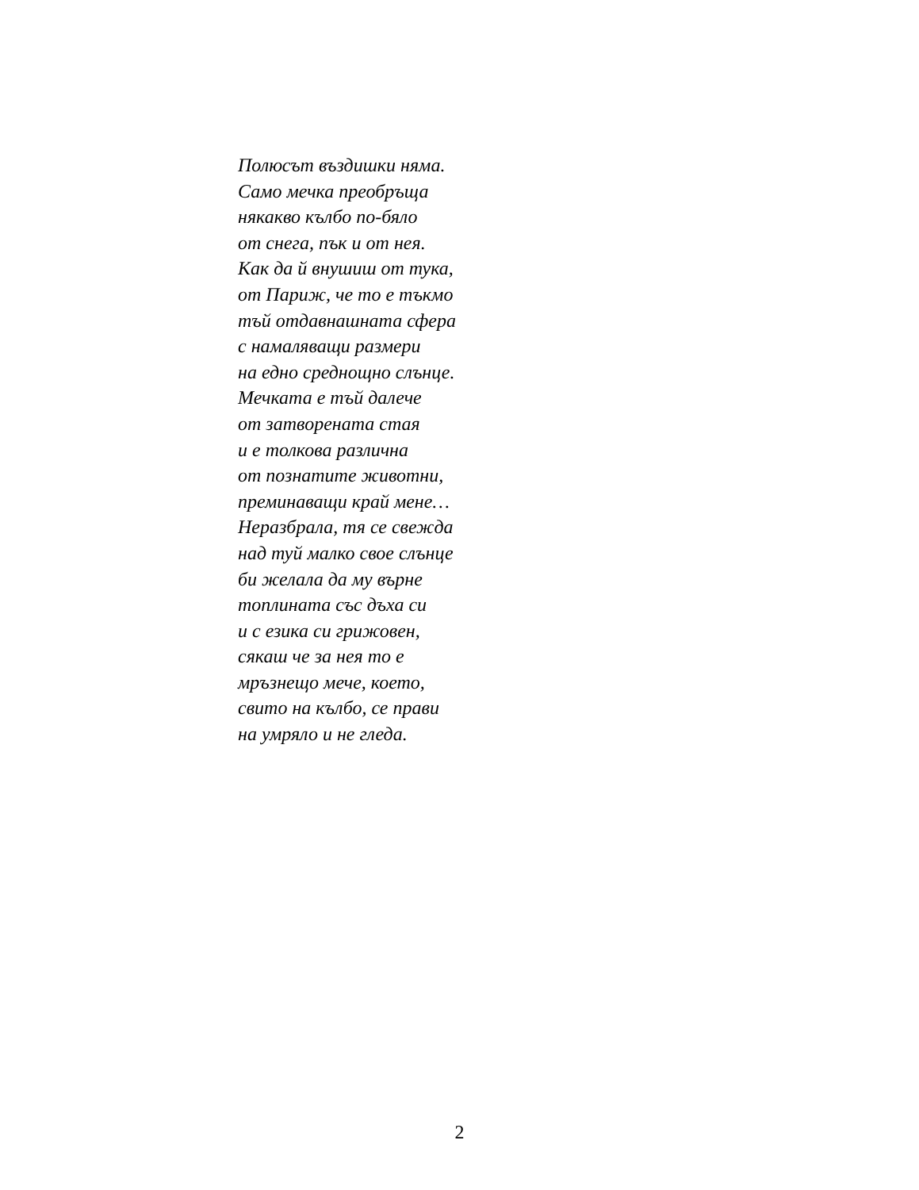Полюсът въздишки няма.
Само мечка преобръща
някакво кълбо по-бяло
от снега, пък и от нея.
Как да й внушиш от тука,
от Париж, че то е тъкмо
тъй отдавнашната сфера
с намаляващи размери
на едно среднощно слънце.
Мечката е тъй далече
от затворената стая
и е толкова различна
от познатите животни,
преминаващи край мене…
Неразбрала, тя се свежда
над туй малко свое слънце
би желала да му върне
топлината със дъха си
и с езика си грижовен,
сякаш че за нея то е
мръзнещо мече, което,
свито на кълбо, се прави
на умряло и не гледа.
2